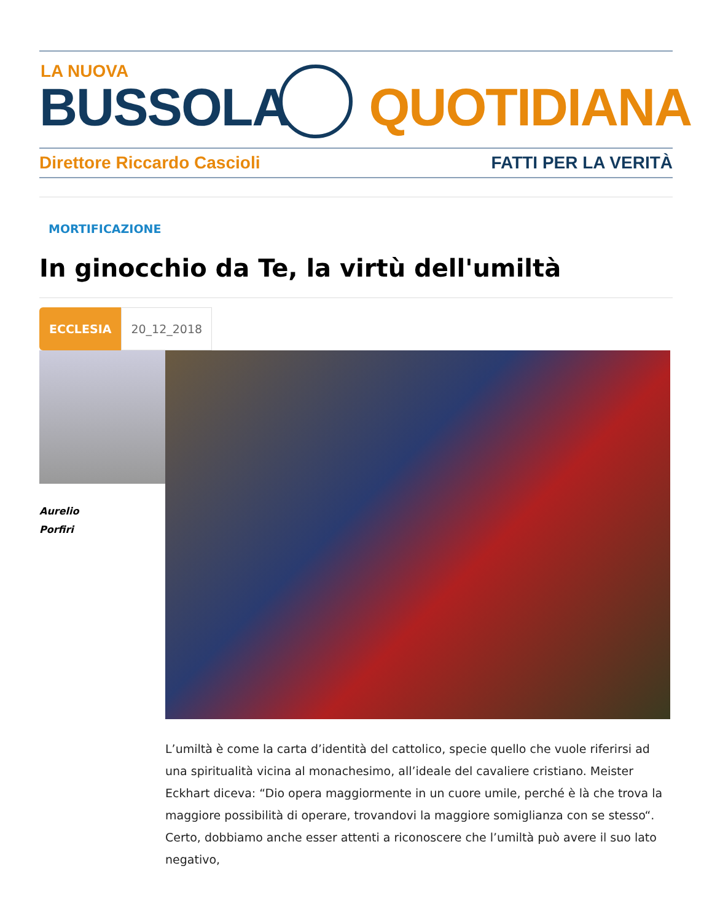LA NUOVA
BUSSOLA QUOTIDIANA
Direttore Riccardo Cascioli FATTI PER LA VERITÀ
MORTIFICAZIONE
In ginocchio da Te, la virtù dell'umiltà
ECCLESIA 20_12_2018
Aurelio
Porfiri
L’umiltà è come la carta d’identità del cattolico, specie quello che vuole riferirsi ad una spiritualità vicina al monachesimo, all’ideale del cavaliere cristiano. Meister Eckhart diceva: “Dio opera maggiormente in un cuore umile, perché è là che trova la maggiore possibilità di operare, trovandovi la maggiore somiglianza con se stesso“. Certo, dobbiamo anche esser attenti a riconoscere che l’umiltà può avere il suo lato negativo,